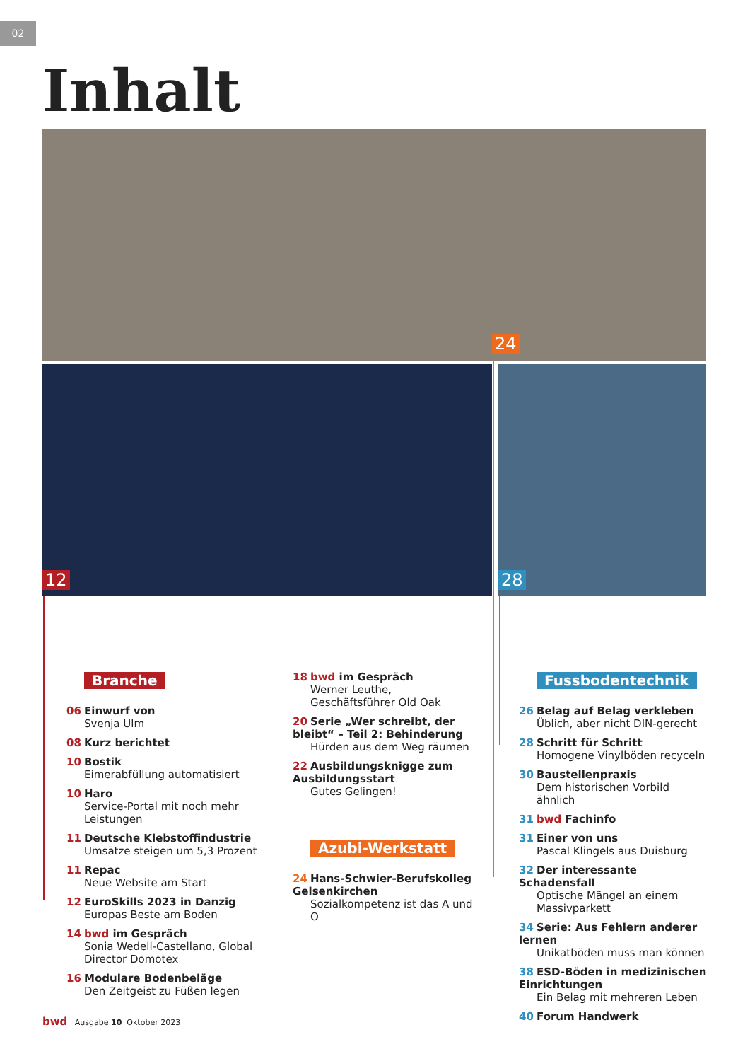02
Inhalt
24
12 28
Branche
06 Einwurf von
Svenja Ulm
08 Kurz berichtet
10 Bostik
Eimerabfüllung automatisiert
10 Haro
Service-Portal mit noch mehr Leistungen
11 Deutsche Klebstoffindustrie
Umsätze steigen um 5,3 Prozent
11 Repac
Neue Website am Start
12 EuroSkills 2023 in Danzig
Europas Beste am Boden
14 bwd im Gespräch
Sonia Wedell-Castellano, Global Director Domotex
16 Modulare Bodenbeläge
Den Zeitgeist zu Füßen legen
18 bwd im Gespräch
Werner Leuthe, Geschäftsführer Old Oak
20 Serie „Wer schreibt, der bleibt“ – Teil 2: Behinderung
Hürden aus dem Weg räumen
22 Ausbildungsknigge zum Ausbil­dungsstart
Gutes Gelingen!
Azubi-Werkstatt
24 Hans-Schwier-Berufskolleg Gelsenkirchen
Sozialkompetenz ist das A und O
Fussbodentechnik
26 Belag auf Belag verkleben
Üblich, aber nicht DIN-gerecht
28 Schritt für Schritt
Homogene Vinylböden recyceln
30 Baustellenpraxis
Dem historischen Vorbild ähnlich
31 bwd Fachinfo
31 Einer von uns
Pascal Klingels aus Duisburg
32 Der interessante Schadensfall
Optische Mängel an einem Massivparkett
34 Serie: Aus Fehlern anderer lernen
Unikatböden muss man können
38 ESD-Böden in medizinischen Einrichtungen
Ein Belag mit mehreren Leben
40 Forum Handwerk
bwd Ausgabe 10 Oktober 2023